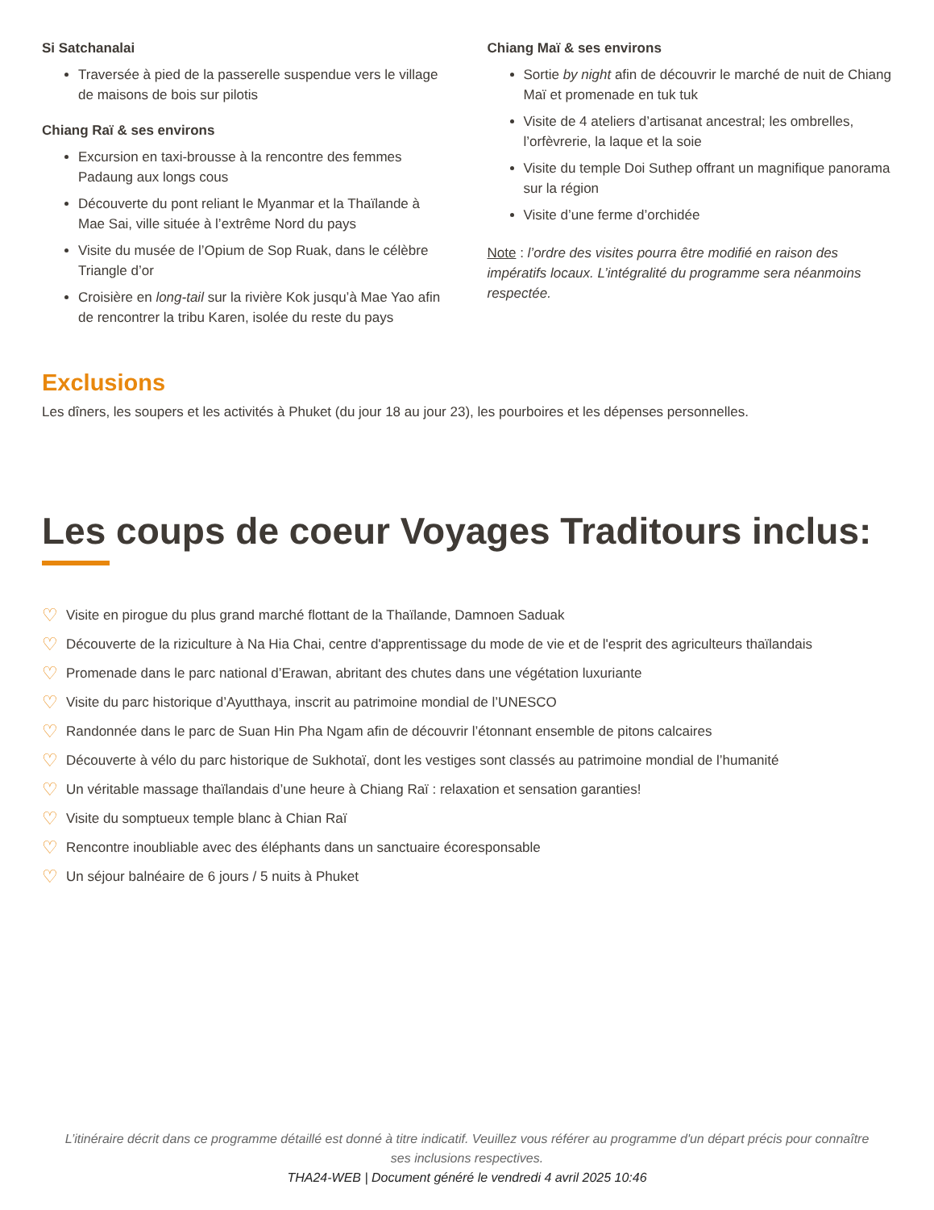Si Satchanalai
Traversée à pied de la passerelle suspendue vers le village de maisons de bois sur pilotis
Chiang Raï & ses environs
Excursion en taxi-brousse à la rencontre des femmes Padaung aux longs cous
Découverte du pont reliant le Myanmar et la Thaïlande à Mae Sai, ville située à l’extrême Nord du pays
Visite du musée de l’Opium de Sop Ruak, dans le célèbre Triangle d’or
Croisière en long-tail sur la rivière Kok jusqu’à Mae Yao afin de rencontrer la tribu Karen, isolée du reste du pays
Chiang Maï & ses environs
Sortie by night afin de découvrir le marché de nuit de Chiang Maï et promenade en tuk tuk
Visite de 4 ateliers d’artisanat ancestral; les ombrelles, l’orfèvrerie, la laque et la soie
Visite du temple Doi Suthep offrant un magnifique panorama sur la région
Visite d’une ferme d’orchidée
Note : l’ordre des visites pourra être modifié en raison des impératifs locaux. L’intégralité du programme sera néanmoins respectée.
Exclusions
Les dîners, les soupers et les activités à Phuket (du jour 18 au jour 23), les pourboires et les dépenses personnelles.
Les coups de coeur Voyages Traditours inclus:
♡ Visite en pirogue du plus grand marché flottant de la Thaïlande, Damnoen Saduak
♡ Découverte de la riziculture à Na Hia Chai, centre d'apprentissage du mode de vie et de l'esprit des agriculteurs thaïlandais
♡ Promenade dans le parc national d’Erawan, abritant des chutes dans une végétation luxuriante
♡ Visite du parc historique d’Ayutthaya, inscrit au patrimoine mondial de l’UNESCO
♡ Randonnée dans le parc de Suan Hin Pha Ngam afin de découvrir l’étonnant ensemble de pitons calcaires
♡ Découverte à vélo du parc historique de Sukhotaï, dont les vestiges sont classés au patrimoine mondial de l’humanité
♡ Un véritable massage thaïlandais d’une heure à Chiang Raï : relaxation et sensation garanties!
♡ Visite du somptueux temple blanc à Chian Raï
♡ Rencontre inoubliable avec des éléphants dans un sanctuaire écoresponsable
♡ Un séjour balnéaire de 6 jours / 5 nuits à Phuket
L’itinéraire décrit dans ce programme détaillé est donné à titre indicatif. Veuillez vous référer au programme d'un départ précis pour connaître ses inclusions respectives.
THA24-WEB | Document généré le vendredi 4 avril 2025 10:46